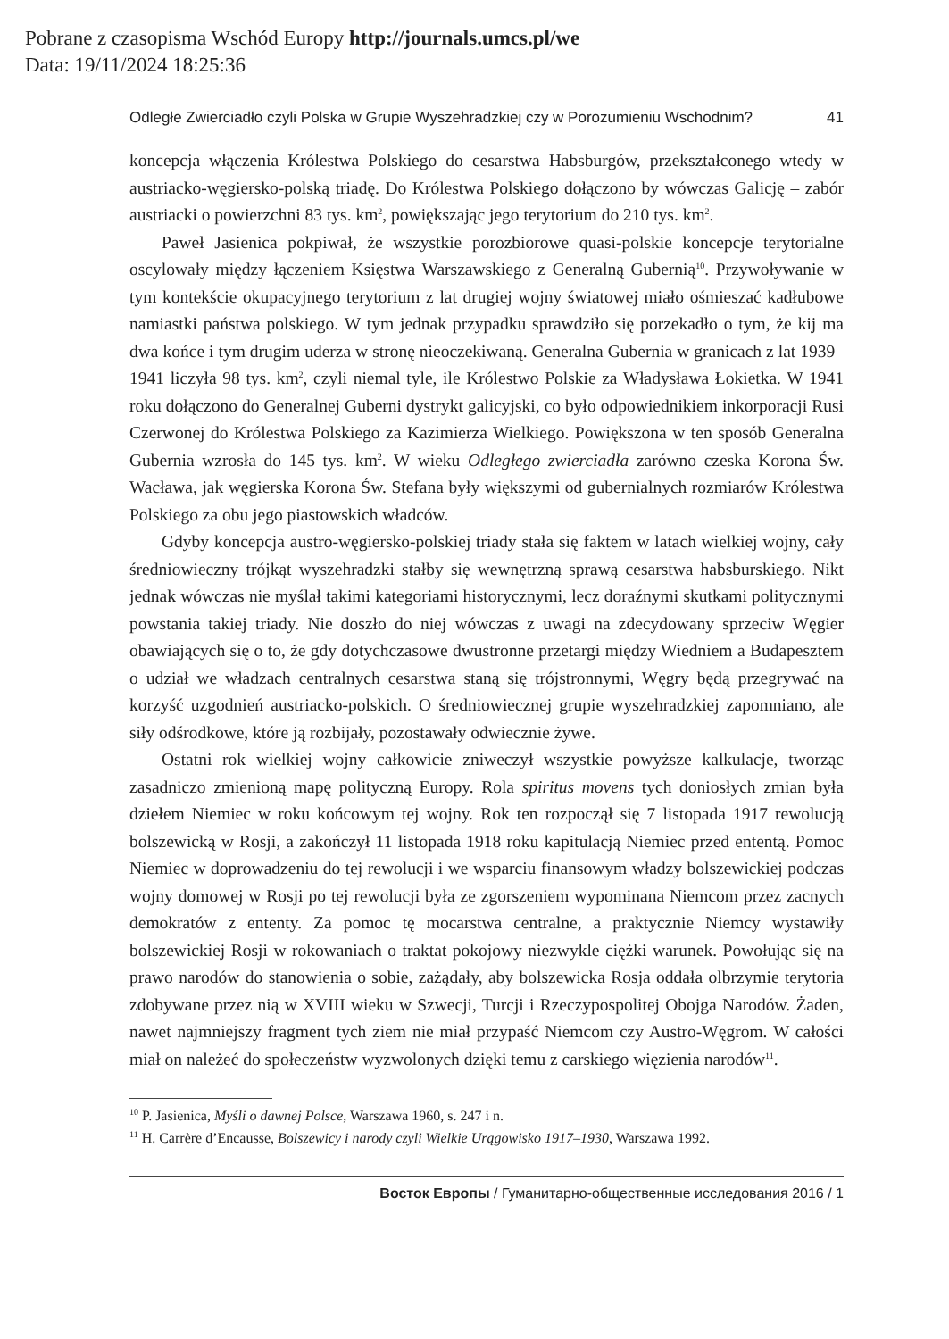Pobrane z czasopisma Wschód Europy http://journals.umcs.pl/we
Data: 19/11/2024 18:25:36
Odległe Zwierciadło czyli Polska w Grupie Wyszehradzkiej czy w Porozumieniu Wschodnim? 41
koncepcja włączenia Królestwa Polskiego do cesarstwa Habsburgów, przekształconego wtedy w austriacko-węgiersko-polską triadę. Do Królestwa Polskiego dołączono by wówczas Galicję – zabór austriacki o powierzchni 83 tys. km<sup>2</sup>, powiększając jego terytorium do 210 tys. km<sup>2</sup>.
Paweł Jasienica pokpiwał, że wszystkie porozbiorowe quasi-polskie koncepcje terytorialne oscylowały między łączeniem Księstwa Warszawskiego z Generalną Gubernią<sup>10</sup>. Przywoływanie w tym kontekście okupacyjnego terytorium z lat drugiej wojny światowej miało ośmieszać kadłubowe namiastki państwa polskiego. W tym jednak przypadku sprawdziło się porzekadło o tym, że kij ma dwa końce i tym drugim uderza w stronę nieoczekiwaną. Generalna Gubernia w granicach z lat 1939–1941 liczyła 98 tys. km<sup>2</sup>, czyli niemal tyle, ile Królestwo Polskie za Władysława Łokietka. W 1941 roku dołączono do Generalnej Guberni dystrykt galicyjski, co było odpowiednikiem inkorporacji Rusi Czerwonej do Królestwa Polskiego za Kazimierza Wielkiego. Powiększona w ten sposób Generalna Gubernia wzrosła do 145 tys. km<sup>2</sup>. W wieku Odległego zwierciadła zarówno czeska Korona Św. Wacława, jak węgierska Korona Św. Stefana były większymi od gubernialnych rozmiarów Królestwa Polskiego za obu jego piastowskich władców.
Gdyby koncepcja austro-węgiersko-polskiej triady stała się faktem w latach wielkiej wojny, cały średniowieczny trójkąt wyszehradzki stałby się wewnętrzną sprawą cesarstwa habsburskiego. Nikt jednak wówczas nie myślał takimi kategoriami historycznymi, lecz doraźnymi skutkami politycznymi powstania takiej triady. Nie doszło do niej wówczas z uwagi na zdecydowany sprzeciw Węgier obawiających się o to, że gdy dotychczasowe dwustronne przetargi między Wiedniem a Budapesztem o udział we władzach centralnych cesarstwa staną się trójstronnymi, Węgry będą przegrywać na korzyść uzgodnień austriacko-polskich. O średniowiecznej grupie wyszehradzkiej zapomniano, ale siły odśrodkowe, które ją rozbijały, pozostawały odwiecznie żywe.
Ostatni rok wielkiej wojny całkowicie zniweczył wszystkie powyższe kalkulacje, tworząc zasadniczo zmienioną mapę polityczną Europy. Rola spiritus movens tych doniosłych zmian była dziełem Niemiec w roku końcowym tej wojny. Rok ten rozpoczął się 7 listopada 1917 rewolucją bolszewicką w Rosji, a zakończył 11 listopada 1918 roku kapitulacją Niemiec przed ententą. Pomoc Niemiec w doprowadzeniu do tej rewolucji i we wsparciu finansowym władzy bolszewickiej podczas wojny domowej w Rosji po tej rewolucji była ze zgorszeniem wypominana Niemcom przez zacnych demokratów z ententy. Za pomoc tę mocarstwa centralne, a praktycznie Niemcy wystawiły bolszewickiej Rosji w rokowaniach o traktat pokojowy niezwykle ciężki warunek. Powołując się na prawo narodów do stanowienia o sobie, zażądały, aby bolszewicka Rosja oddała olbrzymie terytoria zdobywane przez nią w XVIII wieku w Szwecji, Turcji i Rzeczypospolitej Obojga Narodów. Żaden, nawet najmniejszy fragment tych ziem nie miał przypaść Niemcom czy Austro-Węgrom. W całości miał on należeć do społeczeństw wyzwolonych dzięki temu z carskiego więzienia narodów<sup>11</sup>.
<sup>10</sup> P. Jasienica, Myśli o dawnej Polsce, Warszawa 1960, s. 247 i n.
<sup>11</sup> H. Carrère d’Encausse, Bolszewicy i narody czyli Wielkie Urągowisko 1917–1930, Warszawa 1992.
Восток Европы / Гуманитарно-общественные исследования 2016 / 1